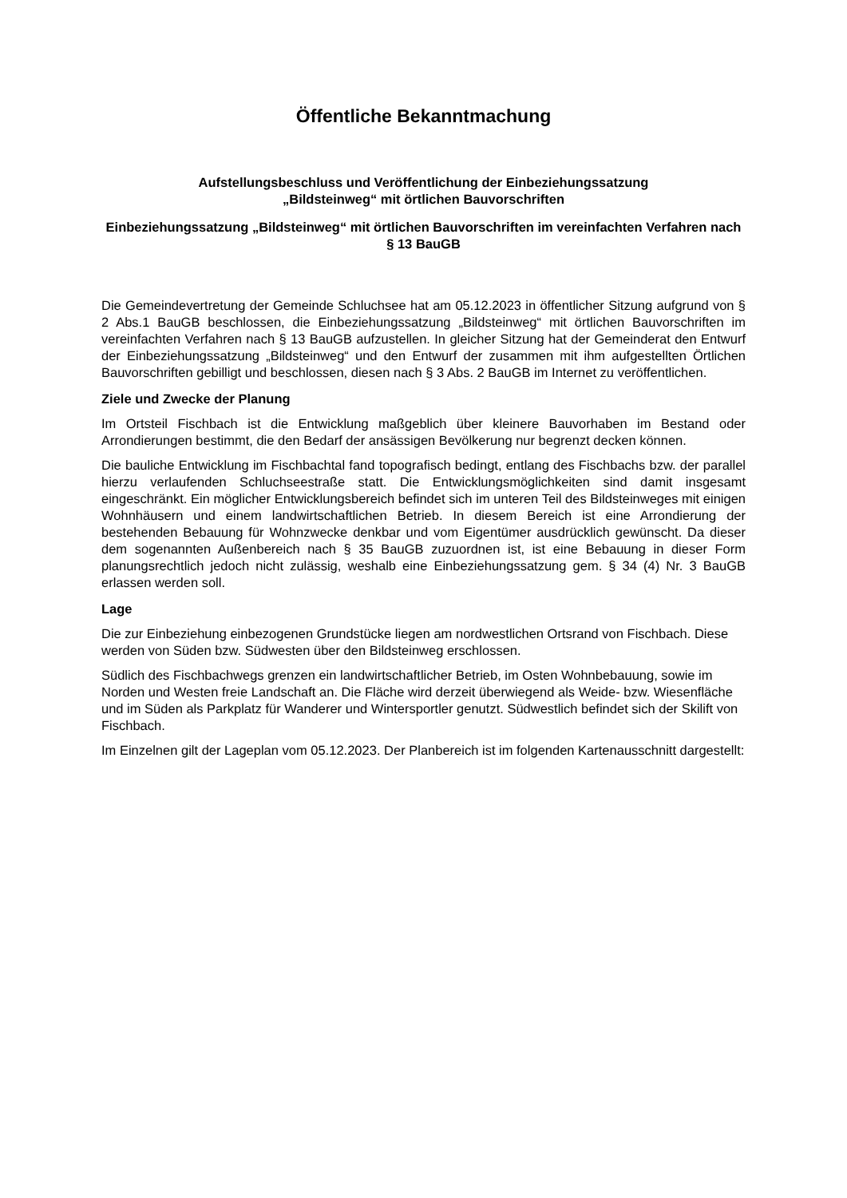Öffentliche Bekanntmachung
Aufstellungsbeschluss und Veröffentlichung der Einbeziehungssatzung
„Bildsteinweg“ mit örtlichen Bauvorschriften
Einbeziehungssatzung „Bildsteinweg“ mit örtlichen Bauvorschriften im vereinfachten Verfahren nach § 13 BauGB
Die Gemeindevertretung der Gemeinde Schluchsee hat am 05.12.2023 in öffentlicher Sitzung aufgrund von § 2 Abs.1 BauGB beschlossen, die Einbeziehungssatzung „Bildsteinweg“ mit örtlichen Bauvorschriften im vereinfachten Verfahren nach § 13 BauGB aufzustellen. In gleicher Sitzung hat der Gemeinderat den Entwurf der Einbeziehungssatzung „Bildsteinweg“ und den Entwurf der zusammen mit ihm aufgestellten Örtlichen Bauvorschriften gebilligt und beschlossen, diesen nach § 3 Abs. 2 BauGB im Internet zu veröffentlichen.
Ziele und Zwecke der Planung
Im Ortsteil Fischbach ist die Entwicklung maßgeblich über kleinere Bauvorhaben im Bestand oder Arrondierungen bestimmt, die den Bedarf der ansässigen Bevölkerung nur begrenzt decken können.
Die bauliche Entwicklung im Fischbachtal fand topografisch bedingt, entlang des Fischbachs bzw. der parallel hierzu verlaufenden Schluchseestraße statt. Die Entwicklungsmöglichkeiten sind damit insgesamt eingeschränkt. Ein möglicher Entwicklungsbereich befindet sich im unteren Teil des Bildsteinweges mit einigen Wohnhäusern und einem landwirtschaftlichen Betrieb. In diesem Bereich ist eine Arrondierung der bestehenden Bebauung für Wohnzwecke denkbar und vom Eigentümer ausdrücklich gewünscht. Da dieser dem sogenannten Außenbereich nach § 35 BauGB zuzuordnen ist, ist eine Bebauung in dieser Form planungsrechtlich jedoch nicht zulässig, weshalb eine Einbeziehungssatzung gem. § 34 (4) Nr. 3 BauGB erlassen werden soll.
Lage
Die zur Einbeziehung einbezogenen Grundstücke liegen am nordwestlichen Ortsrand von Fischbach. Diese werden von Süden bzw. Südwesten über den Bildsteinweg erschlossen.
Südlich des Fischbachwegs grenzen ein landwirtschaftlicher Betrieb, im Osten Wohnbebauung, sowie im Norden und Westen freie Landschaft an. Die Fläche wird derzeit überwiegend als Weide- bzw. Wiesenfläche und im Süden als Parkplatz für Wanderer und Wintersportler genutzt. Südwestlich befindet sich der Skilift von Fischbach.
Im Einzelnen gilt der Lageplan vom 05.12.2023. Der Planbereich ist im folgenden Kartenausschnitt dargestellt: